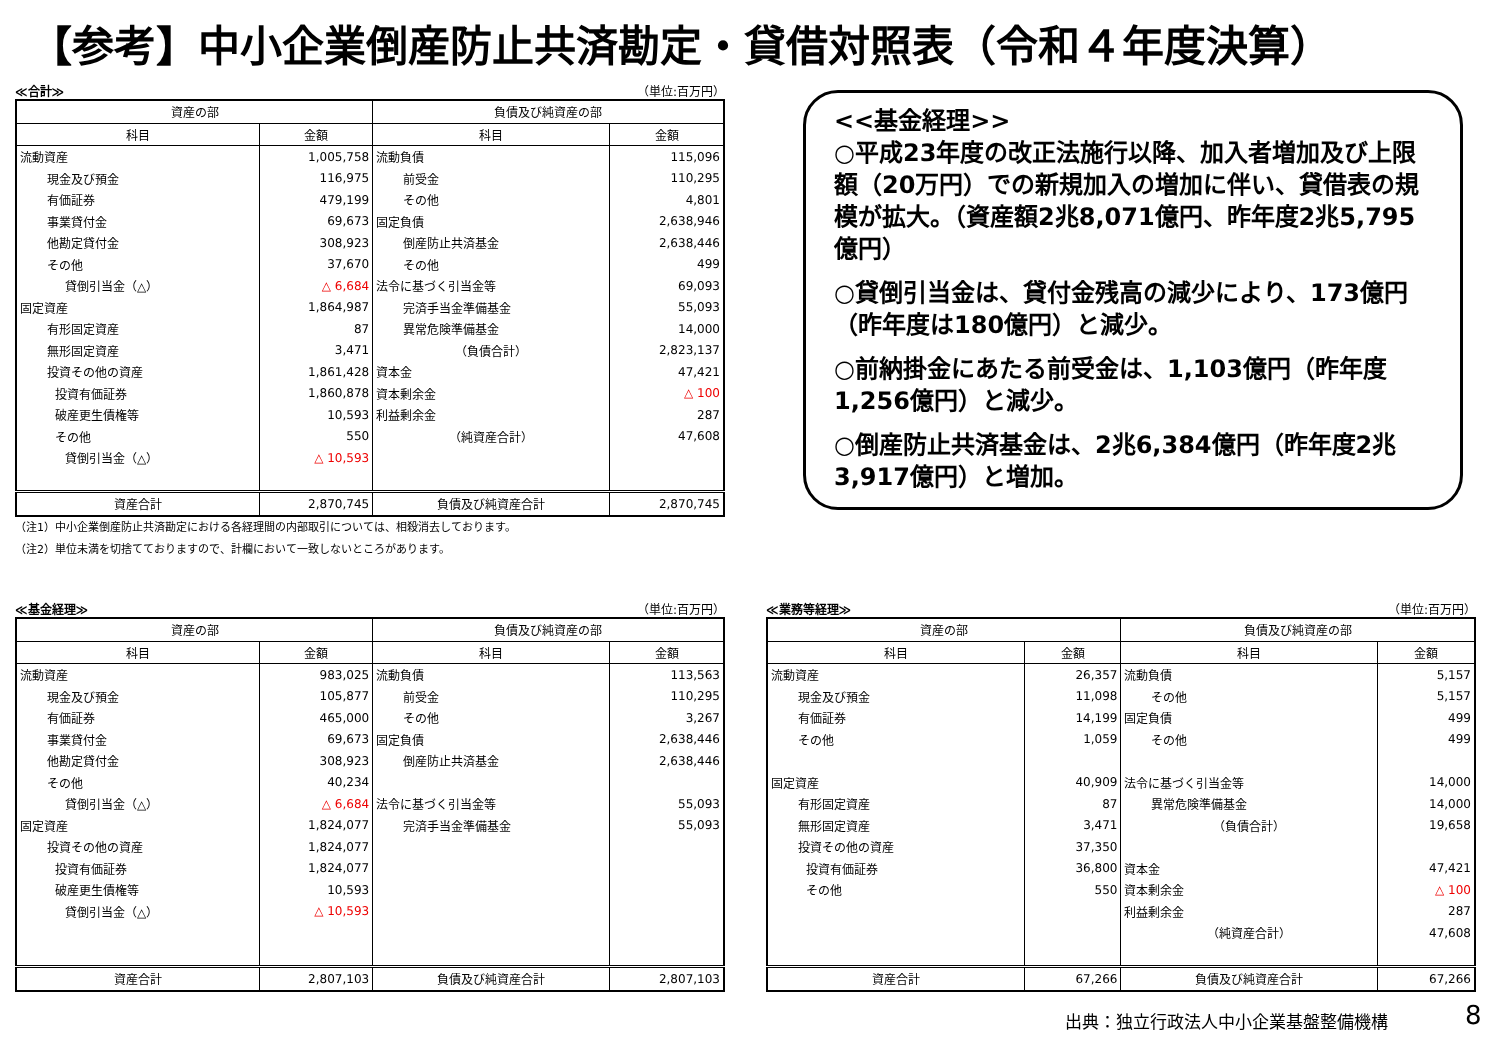【参考】中小企業倒産防止共済勘定・貸借対照表（令和４年度決算）
≪合計≫ （単位:百万円）
| 資産の部 | | 負債及び純資産の部 | |
| --- | --- | --- | --- |
| 科目 | 金額 | 科目 | 金額 |
| 流動資産 | 1,005,758 | 流動負債 | 115,096 |
| 現金及び預金 | 116,975 | 前受金 | 110,295 |
| 有価証券 | 479,199 | その他 | 4,801 |
| 事業貸付金 | 69,673 | 固定負債 | 2,638,946 |
| 他勘定貸付金 | 308,923 | 倒産防止共済基金 | 2,638,446 |
| その他 | 37,670 | その他 | 499 |
| 貸倒引当金（△） | △ 6,684 | 法令に基づく引当金等 | 69,093 |
| 固定資産 | 1,864,987 | 完済手当金準備基金 | 55,093 |
| 有形固定資産 | 87 | 異常危険準備基金 | 14,000 |
| 無形固定資産 | 3,471 | （負債合計） | 2,823,137 |
| 投資その他の資産 | 1,861,428 | 資本金 | 47,421 |
| 投資有価証券 | 1,860,878 | 資本剰余金 | △ 100 |
| 破産更生債権等 | 10,593 | 利益剰余金 | 287 |
| その他 | 550 | （純資産合計） | 47,608 |
| 貸倒引当金（△） | △ 10,593 | | |
| 資産合計 | 2,870,745 | 負債及び純資産合計 | 2,870,745 |
（注1）中小企業倒産防止共済勘定における各経理間の内部取引については、相殺消去しております。
（注2）単位未満を切捨てておりますので、計欄において一致しないところがあります。
<<基金経理>>
○平成23年度の改正法施行以降、加入者増加及び上限額（20万円）での新規加入の増加に伴い、貸借表の規模が拡大。（資産額2兆8,071億円、昨年度2兆5,795億円）
○貸倒引当金は、貸付金残高の減少により、173億円（昨年度は180億円）と減少。
○前納掛金にあたる前受金は、1,103億円（昨年度1,256億円）と減少。
○倒産防止共済基金は、2兆6,384億円（昨年度2兆3,917億円）と増加。
≪基金経理≫ （単位:百万円）
| 資産の部 | | 負債及び純資産の部 | |
| --- | --- | --- | --- |
| 科目 | 金額 | 科目 | 金額 |
| 流動資産 | 983,025 | 流動負債 | 113,563 |
| 現金及び預金 | 105,877 | 前受金 | 110,295 |
| 有価証券 | 465,000 | その他 | 3,267 |
| 事業貸付金 | 69,673 | 固定負債 | 2,638,446 |
| 他勘定貸付金 | 308,923 | 倒産防止共済基金 | 2,638,446 |
| その他 | 40,234 | | |
| 貸倒引当金（△） | △ 6,684 | 法令に基づく引当金等 | 55,093 |
| 固定資産 | 1,824,077 | 完済手当金準備基金 | 55,093 |
| 投資その他の資産 | 1,824,077 | | |
| 投資有価証券 | 1,824,077 | | |
| 破産更生債権等 | 10,593 | | |
| 貸倒引当金（△） | △ 10,593 | | |
| 資産合計 | 2,807,103 | 負債及び純資産合計 | 2,807,103 |
≪業務等経理≫ （単位:百万円）
| 資産の部 | | 負債及び純資産の部 | |
| --- | --- | --- | --- |
| 科目 | 金額 | 科目 | 金額 |
| 流動資産 | 26,357 | 流動負債 | 5,157 |
| 現金及び預金 | 11,098 | その他 | 5,157 |
| 有価証券 | 14,199 | 固定負債 | 499 |
| その他 | 1,059 | その他 | 499 |
| 固定資産 | 40,909 | 法令に基づく引当金等 | 14,000 |
| 有形固定資産 | 87 | 異常危険準備基金 | 14,000 |
| 無形固定資産 | 3,471 | （負債合計） | 19,658 |
| 投資その他の資産 | 37,350 | | |
| 投資有価証券 | 36,800 | 資本金 | 47,421 |
| その他 | 550 | 資本剰余金 | △ 100 |
| | | 利益剰余金 | 287 |
| | | （純資産合計） | 47,608 |
| 資産合計 | 67,266 | 負債及び純資産合計 | 67,266 |
出典：独立行政法人中小企業基盤整備機構
8